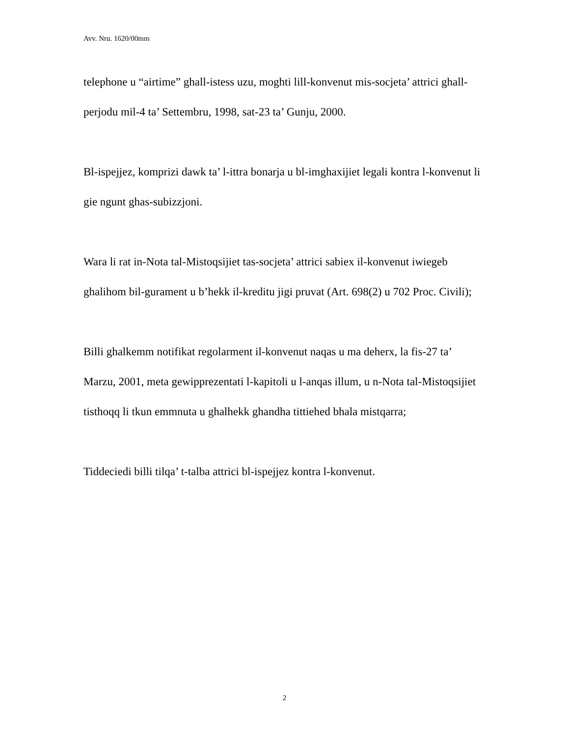Avv. Nru. 1620/00mm
telephone u “airtime” ghall-istess uzu, moghti lill-konvenut mis-socjeta’ attrici ghall-perjodu mil-4 ta’ Settembru, 1998, sat-23 ta’ Gunju, 2000.
Bl-ispejjez, komprizi dawk ta’ l-ittra bonarja u bl-imghaxijiet legali kontra l-konvenut li gie ngunt ghas-subizzjoni.
Wara li rat in-Nota tal-Mistoqsijiet tas-socjeta’ attrici sabiex il-konvenut iwiegeb ghalihom bil-gurament u b’hekk il-kreditu jigi pruvat (Art. 698(2) u 702 Proc. Civili);
Billi ghalkemm notifikat regolarment il-konvenut naqas u ma deherx, la fis-27 ta’ Marzu, 2001, meta gewipprezentati l-kapitoli u l-anqas illum, u n-Nota tal-Mistoqsijiet tisthoqq li tkun emmnuta u ghalhekk ghandha tittiehed bhala mistqarra;
Tiddeciedi billi tilqa’ t-talba attrici bl-ispejjez kontra l-konvenut.
2